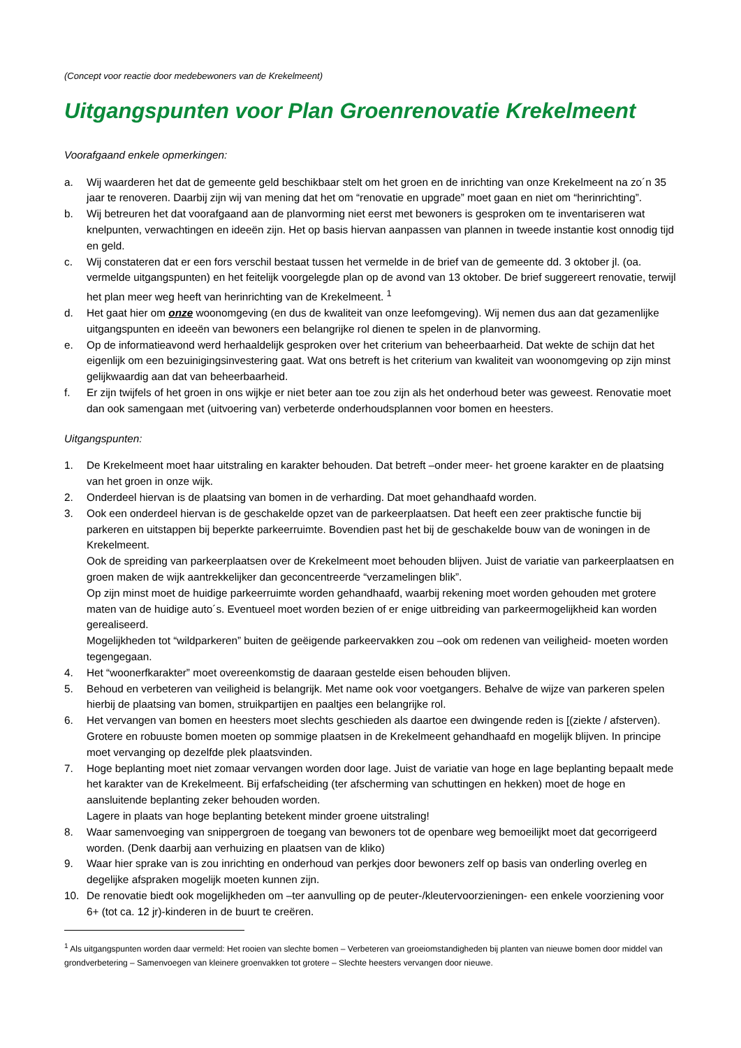(Concept voor reactie door medebewoners van de Krekelmeent)
Uitgangspunten voor Plan Groenrenovatie Krekelmeent
Voorafgaand enkele opmerkingen:
a. Wij waarderen het dat de gemeente geld beschikbaar stelt om het groen en de inrichting van onze Krekelmeent na zo´n 35 jaar te renoveren. Daarbij zijn wij van mening dat het om “renovatie en upgrade” moet gaan en niet om “herinrichting”.
b. Wij betreuren het dat voorafgaand aan de planvorming niet eerst met bewoners is gesproken om te inventariseren wat knelpunten, verwachtingen en ideeën zijn. Het op basis hiervan aanpassen van plannen in tweede instantie kost onnodig tijd en geld.
c. Wij constateren dat er een fors verschil bestaat tussen het vermelde in de brief van de gemeente dd. 3 oktober jl. (oa. vermelde uitgangspunten) en het feitelijk voorgelegde plan op de avond van 13 oktober. De brief suggereert renovatie, terwijl het plan meer weg heeft van herinrichting van de Krekelmeent. <sup>1</sup>
d. Het gaat hier om onze woonomgeving (en dus de kwaliteit van onze leefomgeving). Wij nemen dus aan dat gezamenlijke uitgangspunten en ideeën van bewoners een belangrijke rol dienen te spelen in de planvorming.
e. Op de informatieavond werd herhaaldelijk gesproken over het criterium van beheerbaarheid. Dat wekte de schijn dat het eigenlijk om een bezuinigingsinvestering gaat. Wat ons betreft is het criterium van kwaliteit van woonomgeving op zijn minst gelijkwaardig aan dat van beheerbaarheid.
f. Er zijn twijfels of het groen in ons wijkje er niet beter aan toe zou zijn als het onderhoud beter was geweest. Renovatie moet dan ook samengaan met (uitvoering van) verbeterde onderhoudsplannen voor bomen en heesters.
Uitgangspunten:
1. De Krekelmeent moet haar uitstraling en karakter behouden. Dat betreft –onder meer- het groene karakter en de plaatsing van het groen in onze wijk.
2. Onderdeel hiervan is de plaatsing van bomen in de verharding. Dat moet gehandhaafd worden.
3. Ook een onderdeel hiervan is de geschakelde opzet van de parkeerplaatsen. Dat heeft een zeer praktische functie bij parkeren en uitstappen bij beperkte parkeerruimte. Bovendien past het bij de geschakelde bouw van de woningen in de Krekelmeent.
Ook de spreiding van parkeerplaatsen over de Krekelmeent moet behouden blijven. Juist de variatie van parkeerplaatsen en groen maken de wijk aantrekkelijker dan geconcentreerde “verzamelingen blik”.
Op zijn minst moet de huidige parkeerruimte worden gehandhaafd, waarbij rekening moet worden gehouden met grotere maten van de huidige auto´s. Eventueel moet worden bezien of er enige uitbreiding van parkeermogelijkheid kan worden gerealiseerd.
Mogelijkheden tot “wildparkeren” buiten de geëigende parkeervakken zou –ook om redenen van veiligheid- moeten worden tegengegaan.
4. Het “woonerfkarakter” moet overeenkomstig de daaraan gestelde eisen behouden blijven.
5. Behoud en verbeteren van veiligheid is belangrijk. Met name ook voor voetgangers. Behalve de wijze van parkeren spelen hierbij de plaatsing van bomen, struikpartijen en paaltjes een belangrijke rol.
6. Het vervangen van bomen en heesters moet slechts geschieden als daartoe een dwingende reden is [(ziekte / afsterven). Grotere en robuuste bomen moeten op sommige plaatsen in de Krekelmeent gehandhaafd en mogelijk blijven. In principe moet vervanging op dezelfde plek plaatsvinden.
7. Hoge beplanting moet niet zomaar vervangen worden door lage. Juist de variatie van hoge en lage beplanting bepaalt mede het karakter van de Krekelmeent. Bij erfafscheiding (ter afscherming van schuttingen en hekken) moet de hoge en aansluitende beplanting zeker behouden worden.
Lagere in plaats van hoge beplanting betekent minder groene uitstraling!
8. Waar samenvoeging van snippergroen de toegang van bewoners tot de openbare weg bemoeilijkt moet dat gecorrigeerd worden. (Denk daarbij aan verhuizing en plaatsen van de kliko)
9. Waar hier sprake van is zou inrichting en onderhoud van perkjes door bewoners zelf op basis van onderling overleg en degelijke afspraken mogelijk moeten kunnen zijn.
10. De renovatie biedt ook mogelijkheden om –ter aanvulling op de peuter-/kleutervoorzieningen- een enkele voorziening voor 6+ (tot ca. 12 jr)-kinderen in de buurt te creëren.
<sup>1</sup> Als uitgangspunten worden daar vermeld: Het rooien van slechte bomen – Verbeteren van groeiomstandigheden bij planten van nieuwe bomen door middel van grondverbetering – Samenvoegen van kleinere groenvakken tot grotere – Slechte heesters vervangen door nieuwe.